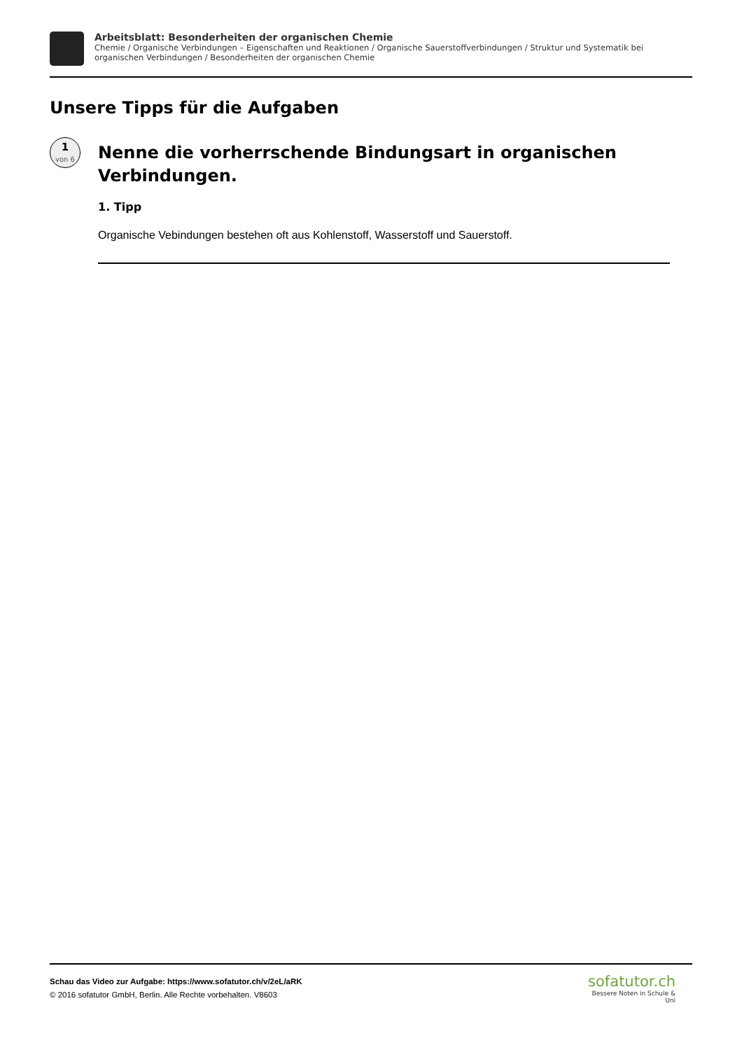Arbeitsblatt: Besonderheiten der organischen Chemie
Chemie / Organische Verbindungen – Eigenschaften und Reaktionen / Organische Sauerstoffverbindungen / Struktur und Systematik bei organischen Verbindungen / Besonderheiten der organischen Chemie
Unsere Tipps für die Aufgaben
1
von 6
Nenne die vorherrschende Bindungsart in organischen Verbindungen.
1. Tipp
Organische Vebindungen bestehen oft aus Kohlenstoff, Wasserstoff und Sauerstoff.
Schau das Video zur Aufgabe: https://www.sofatutor.ch/v/2eL/aRK
© 2016 sofatutor GmbH, Berlin. Alle Rechte vorbehalten. V8603
sofatutor.ch
Bessere Noten in Schule & Uni